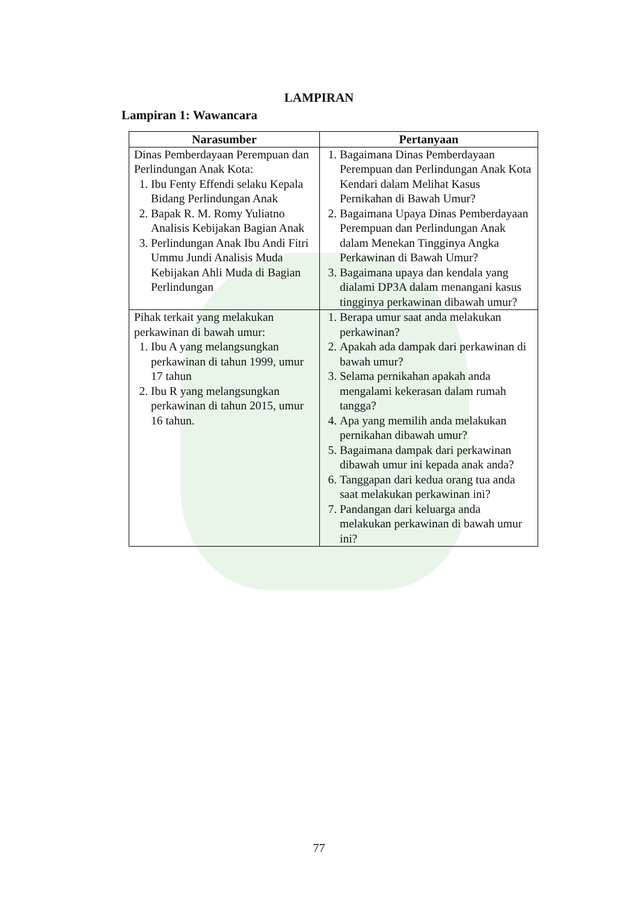LAMPIRAN
Lampiran 1: Wawancara
| Narasumber | Pertanyaan |
| --- | --- |
| Dinas Pemberdayaan Perempuan dan Perlindungan Anak Kota: 1. Ibu Fenty Effendi selaku Kepala Bidang Perlindungan Anak 2. Bapak R. M. Romy Yuliatno Analisis Kebijakan Bagian Anak 3. Perlindungan Anak Ibu Andi Fitri Ummu Jundi Analisis Muda Kebijakan Ahli Muda di Bagian Perlindungan | 1. Bagaimana Dinas Pemberdayaan Perempuan dan Perlindungan Anak Kota Kendari dalam Melihat Kasus Pernikahan di Bawah Umur? 2. Bagaimana Upaya Dinas Pemberdayaan Perempuan dan Perlindungan Anak dalam Menekan Tingginya Angka Perkawinan di Bawah Umur? 3. Bagaimana upaya dan kendala yang dialami DP3A dalam menangani kasus tingginya perkawinan dibawah umur? |
| Pihak terkait yang melakukan perkawinan di bawah umur: 1. Ibu A yang melangsungkan perkawinan di tahun 1999, umur 17 tahun 2. Ibu R yang melangsungkan perkawinan di tahun 2015, umur 16 tahun. | 1. Berapa umur saat anda melakukan perkawinan? 2. Apakah ada dampak dari perkawinan di bawah umur? 3. Selama pernikahan apakah anda mengalami kekerasan dalam rumah tangga? 4. Apa yang memilih anda melakukan pernikahan dibawah umur? 5. Bagaimana dampak dari perkawinan dibawah umur ini kepada anak anda? 6. Tanggapan dari kedua orang tua anda saat melakukan perkawinan ini? 7. Pandangan dari keluarga anda melakukan perkawinan di bawah umur ini? |
77